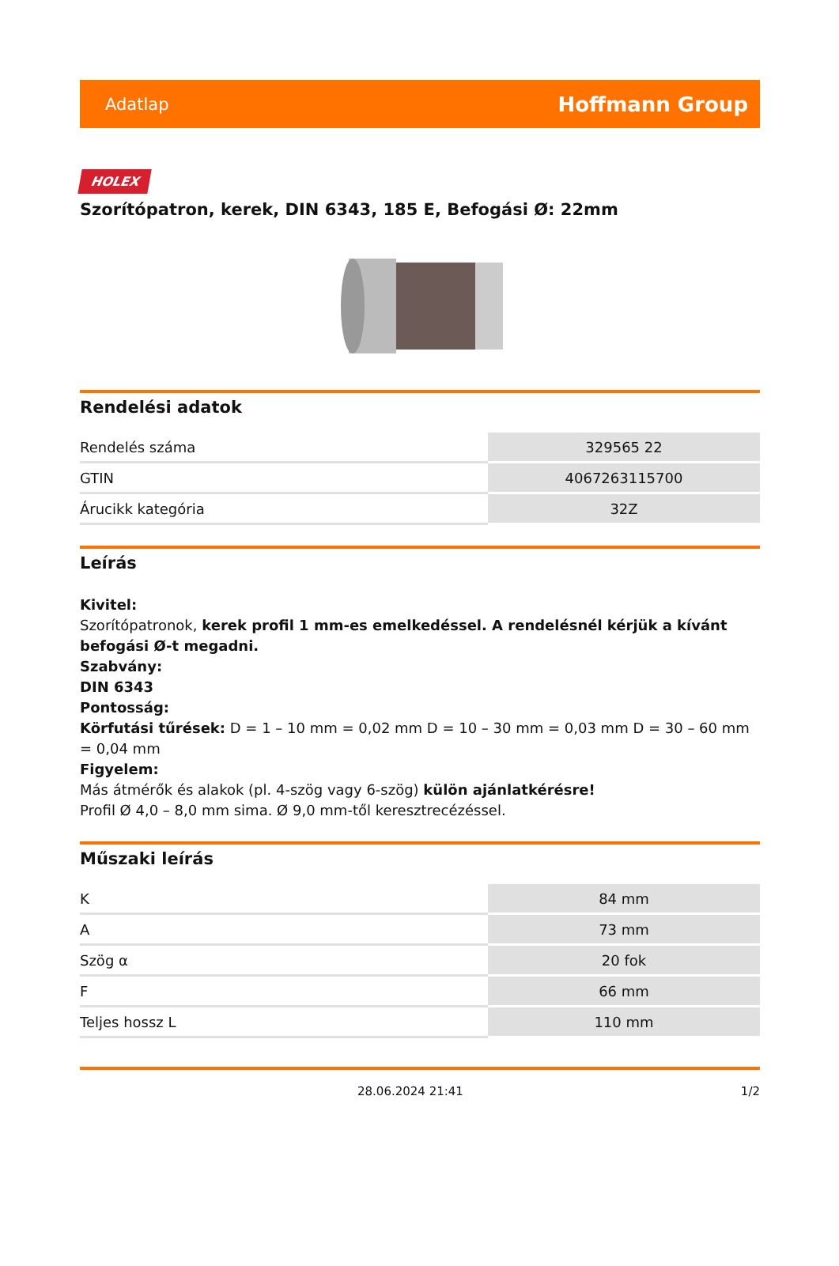Adatlap Hoffmann Group
HOLEX
Szorítópatron, kerek, DIN 6343, 185 E, Befogási Ø: 22mm
Rendelési adatok
| Rendelés száma | 329565 22 |
| GTIN | 4067263115700 |
| Árucikk kategória | 32Z |
Leírás
Kivitel:
Szorítópatronok, kerek profil 1 mm-es emelkedéssel. A rendelésnél kérjük a kívánt befogási Ø-t megadni.
Szabvány:
DIN 6343
Pontosság:
Körfutási tűrések: D = 1 – 10 mm = 0,02 mm D = 10 – 30 mm = 0,03 mm D = 30 – 60 mm = 0,04 mm
Figyelem:
Más átmérők és alakok (pl. 4-szög vagy 6-szög) külön ajánlatkérésre!
Profil Ø 4,0 – 8,0 mm sima. Ø 9,0 mm-től keresztrecézéssel.
Műszaki leírás
| K | 84 mm |
| A | 73 mm |
| Szög α | 20 fok |
| F | 66 mm |
| Teljes hossz L | 110 mm |
28.06.2024 21:41 1/2